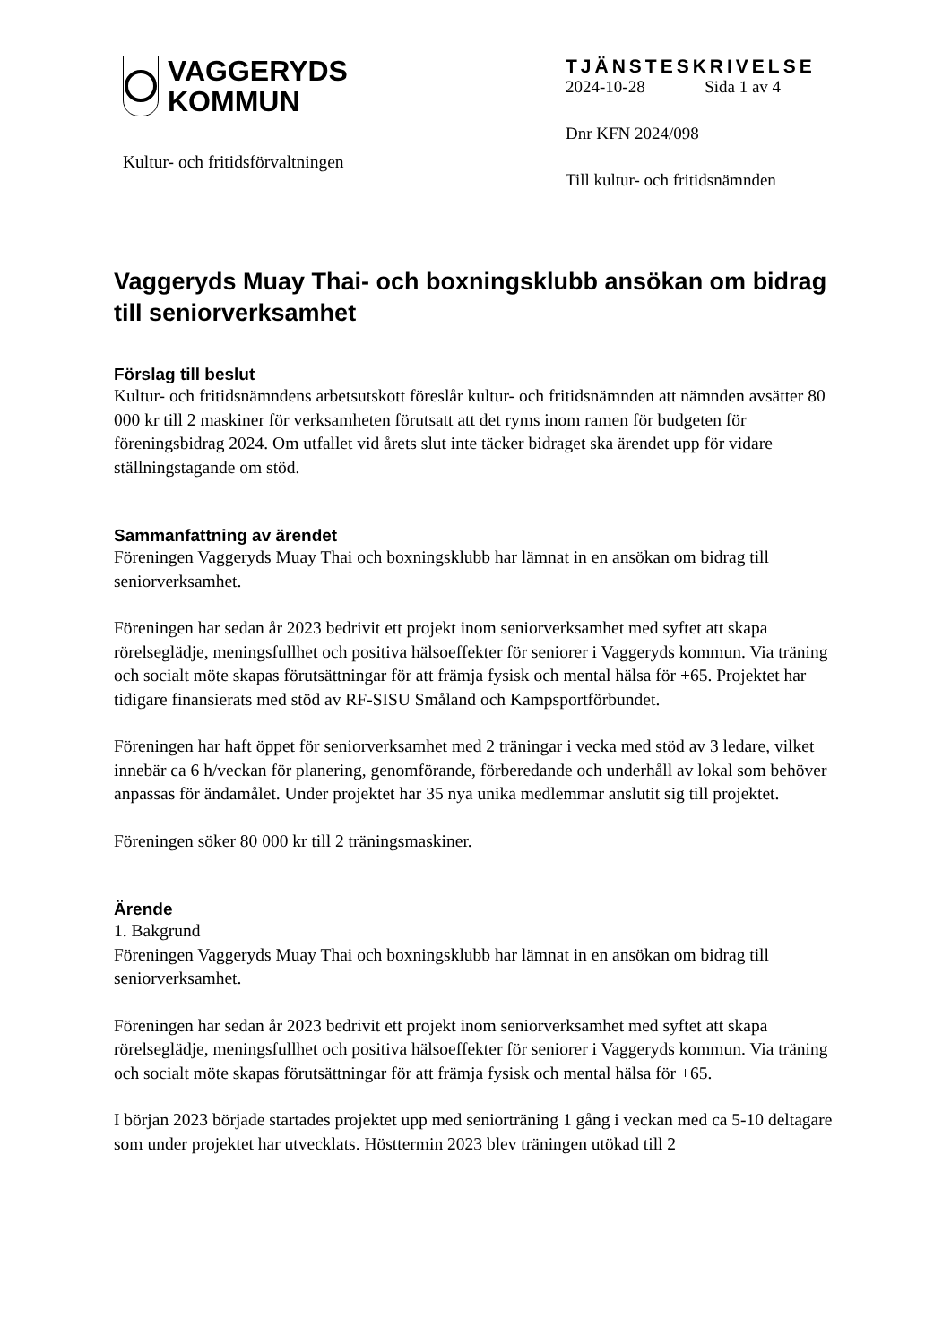VAGGERYDS
KOMMUN
Kultur- och fritidsförvaltningen
TJÄNSTESKRIVELSE
2024-10-28 Sida 1 av 4
Dnr KFN 2024/098
Till kultur- och fritidsnämnden
Vaggeryds Muay Thai- och boxningsklubb ansökan om bidrag till seniorverksamhet
Förslag till beslut
Kultur- och fritidsnämndens arbetsutskott föreslår kultur- och fritidsnämnden att nämnden avsätter 80 000 kr till 2 maskiner för verksamheten förutsatt att det ryms inom ramen för budgeten för föreningsbidrag 2024. Om utfallet vid årets slut inte täcker bidraget ska ärendet upp för vidare ställningstagande om stöd.
Sammanfattning av ärendet
Föreningen Vaggeryds Muay Thai och boxningsklubb har lämnat in en ansökan om bidrag till seniorverksamhet.
Föreningen har sedan år 2023 bedrivit ett projekt inom seniorverksamhet med syftet att skapa rörelseglädje, meningsfullhet och positiva hälsoeffekter för seniorer i Vaggeryds kommun. Via träning och socialt möte skapas förutsättningar för att främja fysisk och mental hälsa för +65. Projektet har tidigare finansierats med stöd av RF-SISU Småland och Kampsportförbundet.
Föreningen har haft öppet för seniorverksamhet med 2 träningar i vecka med stöd av 3 ledare, vilket innebär ca 6 h/veckan för planering, genomförande, förberedande och underhåll av lokal som behöver anpassas för ändamålet. Under projektet har 35 nya unika medlemmar anslutit sig till projektet.
Föreningen söker 80 000 kr till 2 träningsmaskiner.
Ärende
1. Bakgrund
Föreningen Vaggeryds Muay Thai och boxningsklubb har lämnat in en ansökan om bidrag till seniorverksamhet.
Föreningen har sedan år 2023 bedrivit ett projekt inom seniorverksamhet med syftet att skapa rörelseglädje, meningsfullhet och positiva hälsoeffekter för seniorer i Vaggeryds kommun. Via träning och socialt möte skapas förutsättningar för att främja fysisk och mental hälsa för +65.
I början 2023 började startades projektet upp med seniorträning 1 gång i veckan med ca 5-10 deltagare som under projektet har utvecklats. Hösttermin 2023 blev träningen utökad till 2